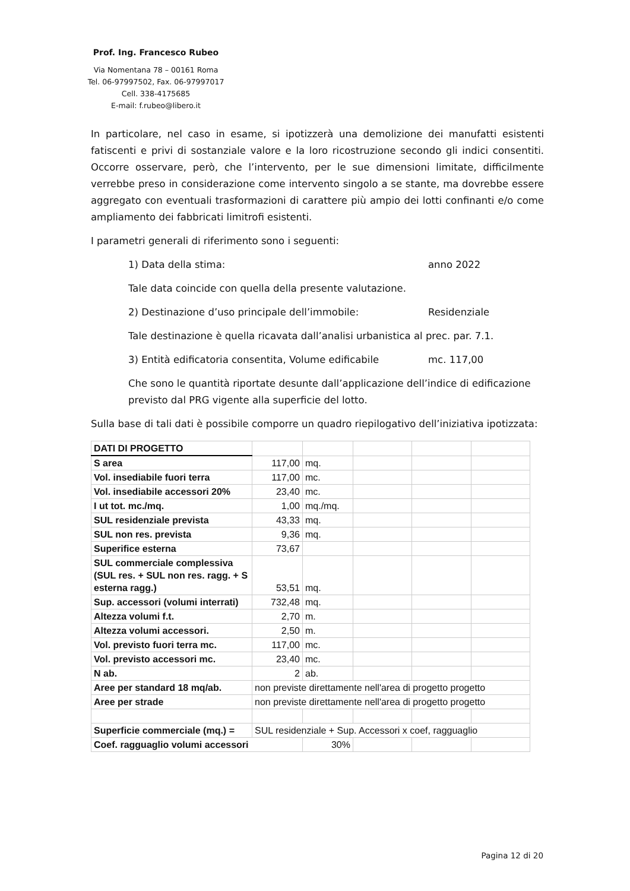Prof. Ing. Francesco Rubeo
Via Nomentana 78 – 00161 Roma
Tel. 06-97997502, Fax. 06-97997017
Cell. 338-4175685
E-mail: f.rubeo@libero.it
In particolare, nel caso in esame, si ipotizzerà una demolizione dei manufatti esistenti fatiscenti e privi di sostanziale valore e la loro ricostruzione secondo gli indici consentiti. Occorre osservare, però, che l’intervento, per le sue dimensioni limitate, difficilmente verrebbe preso in considerazione come intervento singolo a se stante, ma dovrebbe essere aggregato con eventuali trasformazioni di carattere più ampio dei lotti confinanti e/o come ampliamento dei fabbricati limitrofi esistenti.
I parametri generali di riferimento sono i seguenti:
1) Data della stima: anno 2022
Tale data coincide con quella della presente valutazione.
2) Destinazione d’uso principale dell’immobile: Residenziale
Tale destinazione è quella ricavata dall’analisi urbanistica al prec. par. 7.1.
3) Entità edificatoria consentita, Volume edificabile mc. 117,00
Che sono le quantità riportate desunte dall’applicazione dell’indice di edificazione previsto dal PRG vigente alla superficie del lotto.
Sulla base di tali dati è possibile comporre un quadro riepilogativo dell’iniziativa ipotizzata:
| DATI DI PROGETTO | | | | | |
| S area | 117,00 | mq. | | | |
| Vol. insediabile fuori terra | 117,00 | mc. | | | |
| Vol. insediabile accessori 20% | 23,40 | mc. | | | |
| I ut tot. mc./mq. | 1,00 | mq./mq. | | | |
| SUL residenziale prevista | 43,33 | mq. | | | |
| SUL non res. prevista | 9,36 | mq. | | | |
| Superifice esterna | 73,67 | | | | |
| SUL commerciale complessiva (SUL res. + SUL non res. ragg. + S esterna ragg.) | 53,51 | mq. | | | |
| Sup. accessori (volumi interrati) | 732,48 | mq. | | | |
| Altezza volumi f.t. | 2,70 | m. | | | |
| Altezza volumi accessori. | 2,50 | m. | | | |
| Vol. previsto fuori terra mc. | 117,00 | mc. | | | |
| Vol. previsto accessori mc. | 23,40 | mc. | | | |
| N ab. | 2 | ab. | | | |
| Aree per standard 18 mq/ab. | non previste direttamente nell'area di progetto progetto | | | | |
| Aree per strade | non previste direttamente nell'area di progetto progetto | | | | |
| Superficie commerciale (mq.) = | SUL residenziale + Sup. Accessori x coef, ragguaglio | | | | |
| Coef. ragguaglio volumi accessori | | 30% | | | |
Pagina 12 di 20